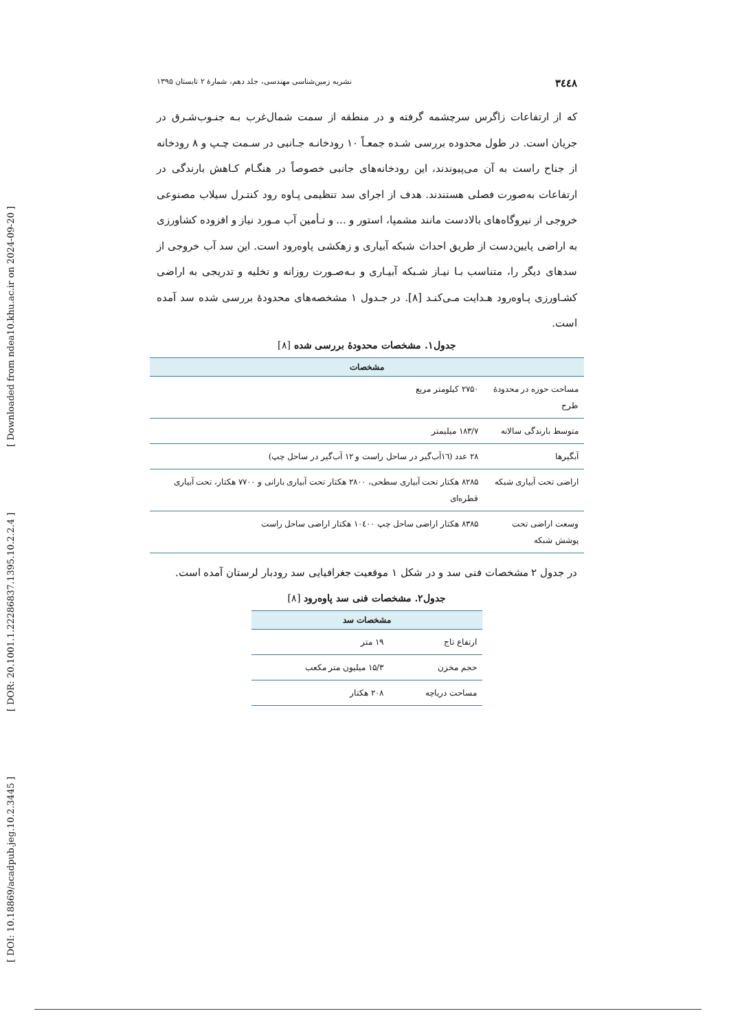[ DOI: 10.18869/acadpub.jeg.10.2.3445 ] [ DOR: 20.1001.1.22286837.1395.10.2.2.4 ] [ Downloaded from ndea10.khu.ac.ir on 2024-09-20 ]
۳٤٤۸ نشریه زمین‌شناسی مهندسی، جلد دهم، شمارهٔ ۲ تابستان ۱۳۹۵
که از ارتفاعات زاگرس سرچشمه گرفته و در منطقه از سمت شمال‌غرب بـه جنـوب‌شـرق در جریان است. در طول محدوده بررسی شـده جمعـاً ۱۰ رودخانـه جـانبی در سـمت چـپ و ۸ رودخانه از جناح راست به آن می‌پیوندند، این رودخانه‌های جانبی خصوصاً در هنگـام کـاهش بارندگی در ارتفاعات به‌صورت فصلی هستندند. هدف از اجرای سد تنظیمی پـاوه رود کنتـرل سیلاب مصنوعی خروجی از نیروگاه‌های بالادست مانند مشمپا، استور و ... و تـأمین آب مـورد نیاز و افزوده کشاورزی به اراضی پایین‌دست از طریق احداث شبکه آبیاری و زهکشی پاوه‌رود است. این سد آب خروجی از سدهای دیگر را، متناسب بـا نیـاز شـبکه آبیـاری و بـه‌صـورت روزانه و تخلیه و تدریجی به اراضی کشـاورزی پـاوه‌رود هـدایت مـی‌کنـد [۸]. در جـدول ۱ مشخصه‌های محدودهٔ بررسی شده سد آمده است.
جدول۱. مشخصات محدودهٔ بررسی شده [۸]
| مشخصات | |
| --- | --- |
| مساحت حوزه در محدودهٔ طرح | ۲۷۵۰ کیلومتر مربع |
| متوسط بارندگی سالانه | ۱۸۳/۷ میلیمتر |
| آبگیرها | ۲۸ عدد (۱٦آب‌گیر در ساحل راست و ۱۲ آب‌گیر در ساحل چپ) |
| اراضی تحت آبیاری شبکه | ۸۲۸۵ هکتار تحت آبیاری سطحی، ۲۸۰۰ هکتار تحت آبیاری بارانی و ۷۷۰۰ هکتار، تحت آبیاری قطره‌ای |
| وسعت اراضی تحت پوشش شبکه | ۸۳۸۵ هکتار اراضی ساحل چپ ۱۰٤۰۰ هکتار اراضی ساحل راست |
در جدول ۲ مشخصات فنی سد و در شکل ۱ موقعیت جغرافیایی سد رودبار لرستان آمده است.
جدول۲. مشخصات فنی سد پاوه‌رود [۸]
| مشخصات سد | |
| --- | --- |
| ارتفاع تاج | ۱۹ متر |
| حجم مخزن | ۱۵/۳ میلیون متر مکعب |
| مساحت دریاچه | ۲۰۸ هکتار |